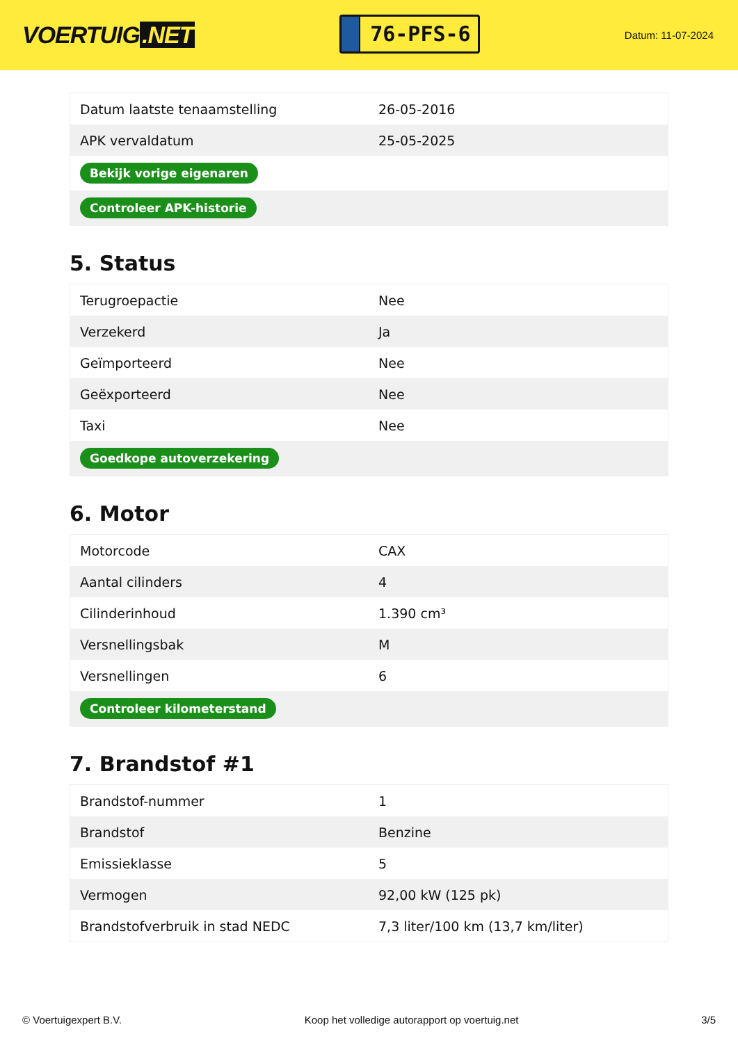VOERTUIG.NET
76-PFS-6
Datum: 11-07-2024
| Datum laatste tenaamstelling | 26-05-2016 |
| APK vervaldatum | 25-05-2025 |
| Bekijk vorige eigenaren | |
| Controleer APK-historie | |
5. Status
| Terugroepactie | Nee |
| Verzekerd | Ja |
| Geïmporteerd | Nee |
| Geëxporteerd | Nee |
| Taxi | Nee |
| Goedkope autoverzekering | |
6. Motor
| Motorcode | CAX |
| Aantal cilinders | 4 |
| Cilinderinhoud | 1.390 cm³ |
| Versnellingsbak | M |
| Versnellingen | 6 |
| Controleer kilometerstand | |
7. Brandstof #1
| Brandstof-nummer | 1 |
| Brandstof | Benzine |
| Emissieklasse | 5 |
| Vermogen | 92,00 kW (125 pk) |
| Brandstofverbruik in stad NEDC | 7,3 liter/100 km (13,7 km/liter) |
© Voertuigexpert B.V. Koop het volledige autorapport op voertuig.net 3/5